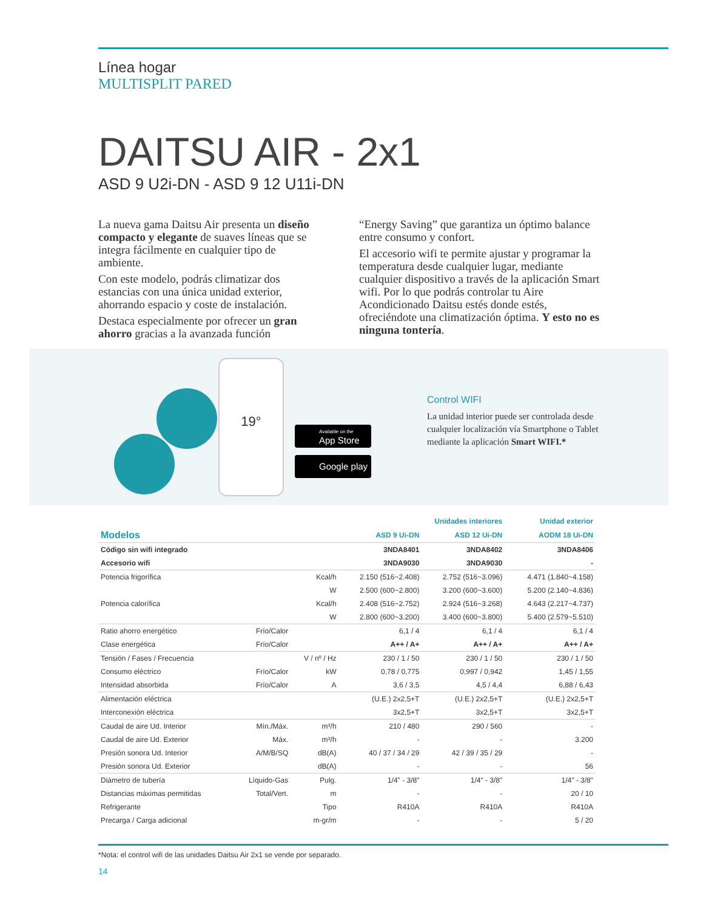Línea hogar
MULTISPLIT PARED
DAITSU AIR - 2x1
ASD 9 U2i-DN - ASD 9 12 U11i-DN
La nueva gama Daitsu Air presenta un diseño compacto y elegante de suaves líneas que se integra fácilmente en cualquier tipo de ambiente.
Con este modelo, podrás climatizar dos estancias con una única unidad exterior, ahorrando espacio y coste de instalación.
Destaca especialmente por ofrecer un gran ahorro gracias a la avanzada función
“Energy Saving” que garantiza un óptimo balance entre consumo y confort.
El accesorio wifi te permite ajustar y programar la temperatura desde cualquier lugar, mediante cualquier dispositivo a través de la aplicación Smart wifi. Por lo que podrás controlar tu Aire Acondicionado Daitsu estés donde estés, ofreciéndote una climatización óptima. Y esto no es ninguna tontería.
19°
Available on the
App Store
Google play
Control WIFI
La unidad interior puede ser controlada desde cualquier localización vía Smartphone o Tablet mediante la aplicación Smart WIFI.*
| | | | Unidades interiores | | Unidad exterior |
| Modelos | | | ASD 9 Ui-DN | ASD 12 Ui-DN | AODM 18 Ui-DN |
| Código sin wifi integrado | | | 3NDA8401 | 3NDA8402 | 3NDA8406 |
| Accesorio wifi | | | 3NDA9030 | 3NDA9030 | - |
| Potencia frigorífica | | Kcal/h | 2.150 (516~2.408) | 2.752 (516~3.096) | 4.471 (1.840~4.158) |
| | | W | 2.500 (600~2.800) | 3.200 (600~3.600) | 5.200 (2.140~4.836) |
| Potencia calorífica | | Kcal/h | 2.408 (516~2.752) | 2.924 (516~3.268) | 4.643 (2.217~4.737) |
| | | W | 2.800 (600~3.200) | 3.400 (600~3.800) | 5.400 (2.579~5.510) |
| Ratio ahorro energético | Frío/Calor | | 6,1 / 4 | 6,1 / 4 | 6,1 / 4 |
| Clase energética | Frío/Calor | | A++ / A+ | A++ / A+ | A++ / A+ |
| Tensión / Fases / Frecuencia | | V / nº / Hz | 230 / 1 / 50 | 230 / 1 / 50 | 230 / 1 / 50 |
| Consumo eléctrico | Frío/Calor | kW | 0,78 / 0,775 | 0,997 / 0,942 | 1,45 / 1,55 |
| Intensidad absorbida | Frío/Calor | A | 3,6 / 3,5 | 4,5 / 4,4 | 6,88 / 6,43 |
| Alimentación eléctrica | | | (U.E.) 2x2,5+T | (U.E.) 2x2,5+T | (U.E.) 2x2,5+T |
| Interconexión eléctrica | | | 3x2,5+T | 3x2,5+T | 3x2,5+T |
| Caudal de aire Ud. Interior | Mín./Máx. | m³/h | 210 / 480 | 290 / 560 | - |
| Caudal de aire Ud. Exterior | Máx. | m³/h | - | - | 3.200 |
| Presión sonora Ud. Interior | A/M/B/SQ | dB(A) | 40 / 37 / 34 / 29 | 42 / 39 / 35 / 29 | - |
| Presión sonora Ud. Exterior | | dB(A) | - | - | 56 |
| Diámetro de tubería | Líquido-Gas | Pulg. | 1/4" - 3/8" | 1/4" - 3/8" | 1/4" - 3/8" |
| Distancias máximas permitidas | Total/Vert. | m | - | - | 20 / 10 |
| Refrigerante | | Tipo | R410A | R410A | R410A |
| Precarga / Carga adicional | | m-gr/m | - | - | 5 / 20 |
*Nota: el control wifi de las unidades Daitsu Air 2x1 se vende por separado.
14